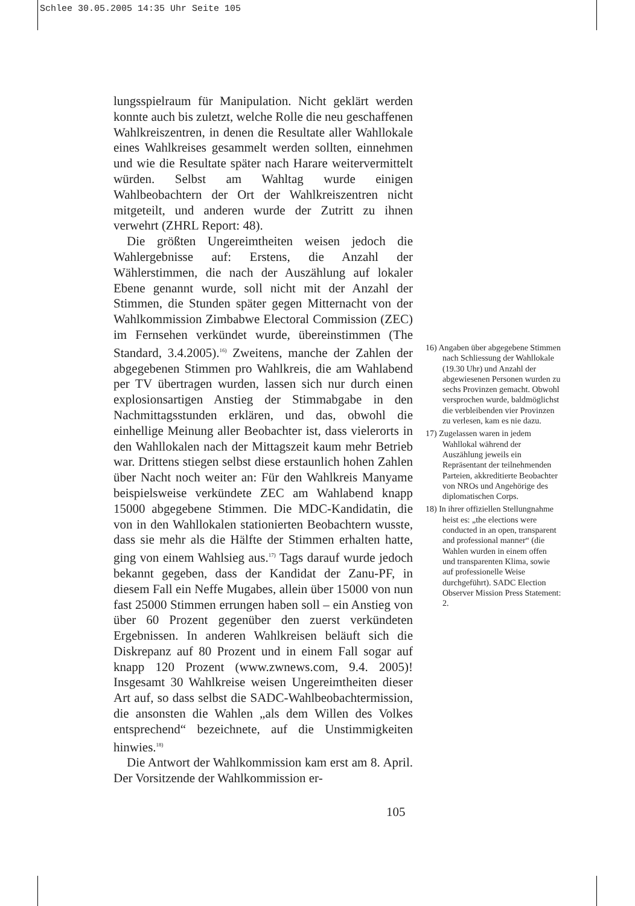Schlee 30.05.2005 14:35 Uhr Seite 105
lungsspielraum für Manipulation. Nicht geklärt werden konnte auch bis zuletzt, welche Rolle die neu geschaffenen Wahlkreiszentren, in denen die Resultate aller Wahllokale eines Wahlkreises gesammelt werden sollten, einnehmen und wie die Resultate später nach Harare weitervermittelt würden. Selbst am Wahltag wurde einigen Wahlbeobachtern der Ort der Wahlkreiszentren nicht mitgeteilt, und anderen wurde der Zutritt zu ihnen verwehrt (ZHRL Report: 48).
Die größten Ungereimtheiten weisen jedoch die Wahlergebnisse auf: Erstens, die Anzahl der Wählerstimmen, die nach der Auszählung auf lokaler Ebene genannt wurde, soll nicht mit der Anzahl der Stimmen, die Stunden später gegen Mitternacht von der Wahlkommission Zimbabwe Electoral Commission (ZEC) im Fernsehen verkündet wurde, übereinstimmen (The Standard, 3.4.2005).<sup>16)</sup> Zweitens, manche der Zahlen der abgegebenen Stimmen pro Wahlkreis, die am Wahlabend per TV übertragen wurden, lassen sich nur durch einen explosionsartigen Anstieg der Stimmabgabe in den Nachmittagsstunden erklären, und das, obwohl die einhellige Meinung aller Beobachter ist, dass vielerorts in den Wahllokalen nach der Mittagszeit kaum mehr Betrieb war. Drittens stiegen selbst diese erstaunlich hohen Zahlen über Nacht noch weiter an: Für den Wahlkreis Manyame beispielsweise verkündete ZEC am Wahlabend knapp 15000 abgegebene Stimmen. Die MDC-Kandidatin, die von in den Wahllokalen stationierten Beobachtern wusste, dass sie mehr als die Hälfte der Stimmen erhalten hatte, ging von einem Wahlsieg aus.<sup>17)</sup> Tags darauf wurde jedoch bekannt gegeben, dass der Kandidat der Zanu-PF, in diesem Fall ein Neffe Mugabes, allein über 15000 von nun fast 25000 Stimmen errungen haben soll – ein Anstieg von über 60 Prozent gegenüber den zuerst verkündeten Ergebnissen. In anderen Wahlkreisen beläuft sich die Diskrepanz auf 80 Prozent und in einem Fall sogar auf knapp 120 Prozent (www.zwnews.com, 9.4. 2005)! Insgesamt 30 Wahlkreise weisen Ungereimtheiten dieser Art auf, so dass selbst die SADC-Wahlbeobachtermission, die ansonsten die Wahlen „als dem Willen des Volkes entsprechend“ bezeichnete, auf die Unstimmigkeiten hinwies.<sup>18)</sup>
Die Antwort der Wahlkommission kam erst am 8. April. Der Vorsitzende der Wahlkommission er-
16) Angaben über abgegebene Stimmen nach Schliessung der Wahllokale (19.30 Uhr) und Anzahl der abgewiesenen Personen wurden zu sechs Provinzen gemacht. Obwohl versprochen wurde, baldmöglichst die verbleibenden vier Provinzen zu verlesen, kam es nie dazu.
17) Zugelassen waren in jedem Wahllokal während der Auszählung jeweils ein Repräsentant der teilnehmenden Parteien, akkreditierte Beobachter von NROs und Angehörige des diplomatischen Corps.
18) In ihrer offiziellen Stellungnahme heist es: „the elections were conducted in an open, transparent and professional manner“ (die Wahlen wurden in einem offen und transparenten Klima, sowie auf professionelle Weise durchgeführt). SADC Election Observer Mission Press Statement: 2.
105